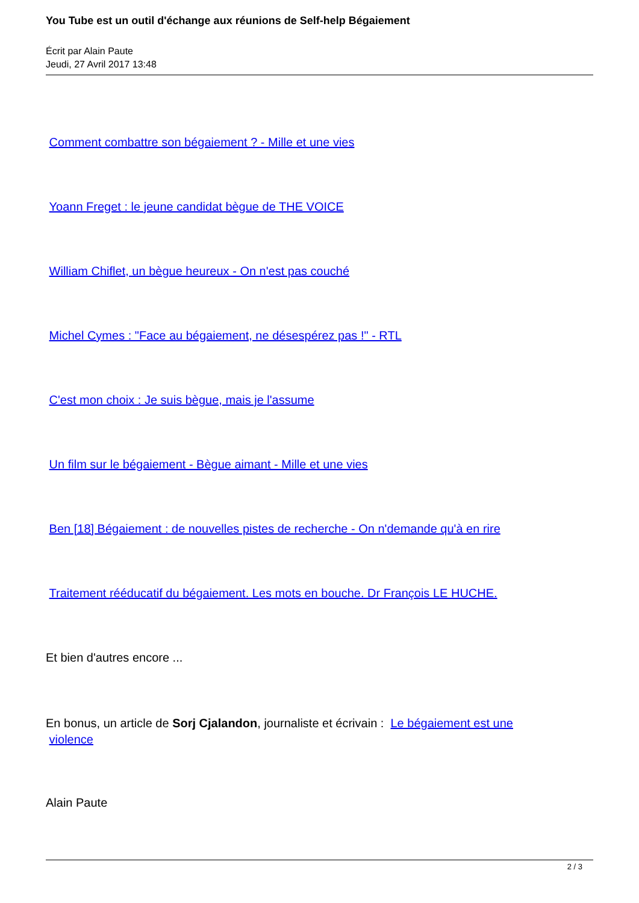You Tube est un outil d'échange aux réunions de Self-help Bégaiement
Écrit par Alain Paute
Jeudi, 27 Avril 2017 13:48
Comment combattre son bégaiement ? - Mille et une vies
Yoann Freget : le jeune candidat bègue de THE VOICE
William Chiflet, un bègue heureux - On n'est pas couché
Michel Cymes : "Face au bégaiement, ne désespérez pas !" - RTL
C'est mon choix : Je suis bègue, mais je l'assume
Un film sur le bégaiement - Bègue aimant - Mille et une vies
Ben [18] Bégaiement : de nouvelles pistes de recherche - On n'demande qu'à en rire
Traitement rééducatif du bégaiement. Les mots en bouche. Dr François LE HUCHE.
Et bien d'autres encore ...
En bonus, un article de Sorj Cjalandon, journaliste et écrivain : Le bégaiement est une
violence
Alain Paute
2 / 3